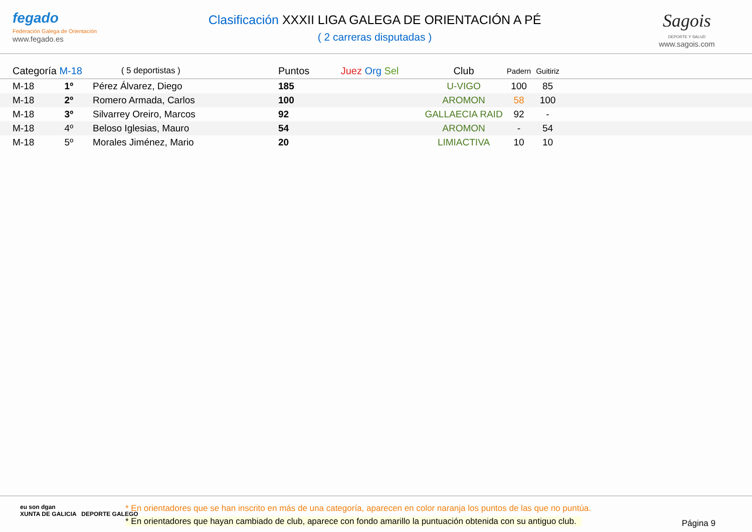fegado
Federación Galega de Orientación
www.fegado.es
Clasificación XXXII LIGA GALEGA DE ORIENTACIÓN A PÉ
( 2 carreras disputadas )
Sagois
DEPORTE Y SALUD
www.sagois.com
| | Categoría M-18 | | ( 5 deportistas ) | Puntos | Juez Org Sel | Club | Padern | Guitiriz | |
| --- | --- | --- | --- | --- | --- | --- | --- | --- | --- |
| | M-18 | 1º | Pérez Álvarez, Diego | 185 | | U-VIGO | 100 | 85 | |
| | M-18 | 2º | Romero Armada, Carlos | 100 | | AROMON | 58 | 100 | |
| | M-18 | 3º | Silvarrey Oreiro, Marcos | 92 | | GALLAECIA RAID | 92 | - | |
| | M-18 | 4º | Beloso Iglesias, Mauro | 54 | | AROMON | - | 54 | |
| | M-18 | 5º | Morales Jiménez, Mario | 20 | | LIMIACTIVA | 10 | 10 | |
eu son dgan
XUNTA DE GALICIA DEPORTE GALEGO
* En orientadores que se han inscrito en más de una categoría, aparecen en color naranja los puntos de las que no puntúa.
* En orientadores que hayan cambiado de club, aparece con fondo amarillo la puntuación obtenida con su antiguo club.
Página 9